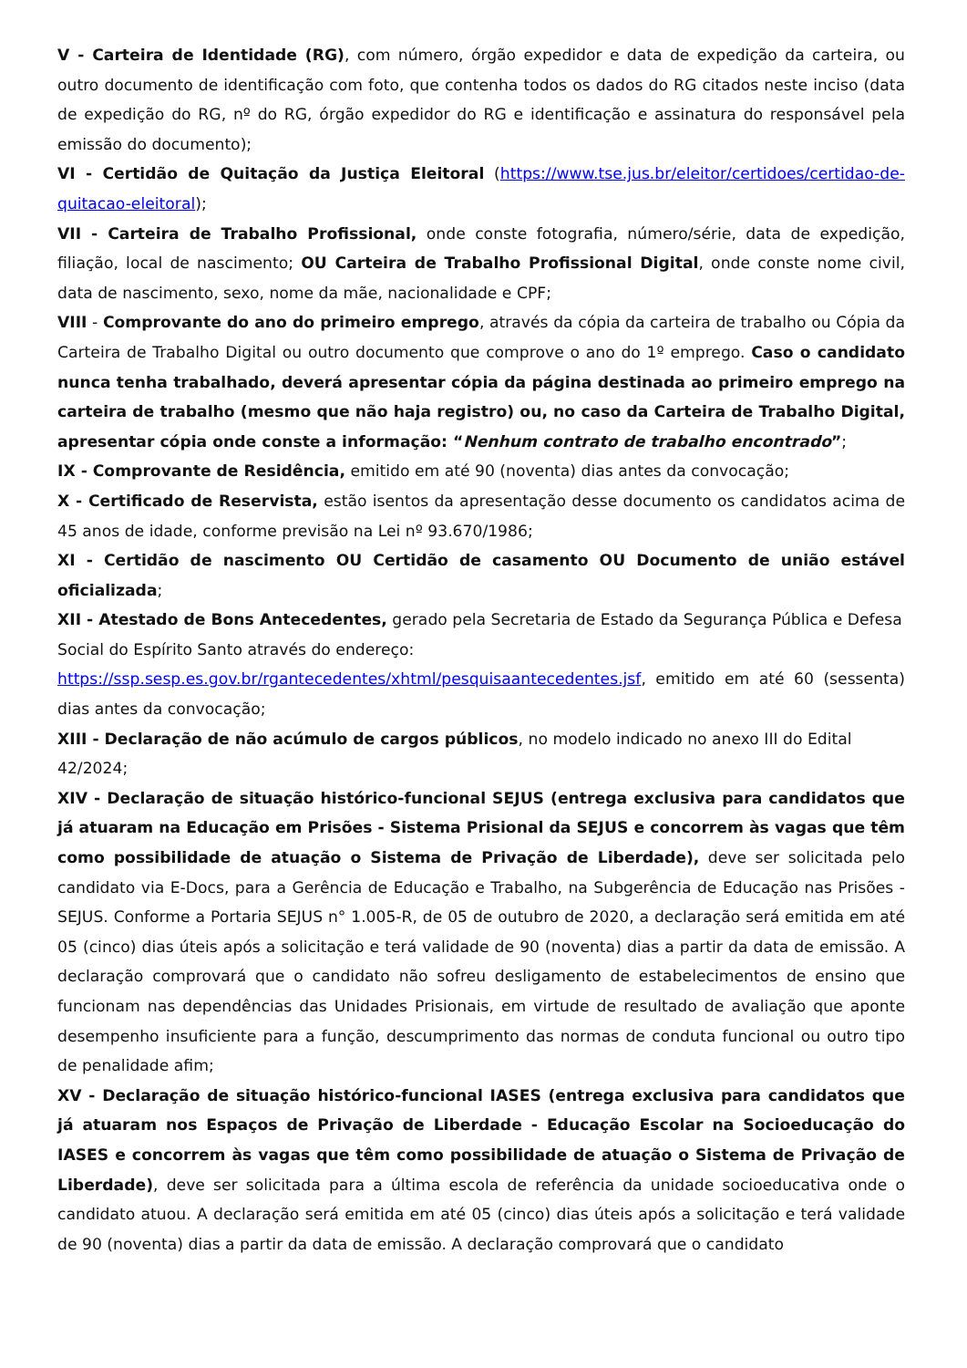V - Carteira de Identidade (RG), com número, órgão expedidor e data de expedição da carteira, ou outro documento de identificação com foto, que contenha todos os dados do RG citados neste inciso (data de expedição do RG, nº do RG, órgão expedidor do RG e identificação e assinatura do responsável pela emissão do documento);
VI - Certidão de Quitação da Justiça Eleitoral (https://www.tse.jus.br/eleitor/certidoes/certidao-de-quitacao-eleitoral);
VII - Carteira de Trabalho Profissional, onde conste fotografia, número/série, data de expedição, filiação, local de nascimento; OU Carteira de Trabalho Profissional Digital, onde conste nome civil, data de nascimento, sexo, nome da mãe, nacionalidade e CPF;
VIII - Comprovante do ano do primeiro emprego, através da cópia da carteira de trabalho ou Cópia da Carteira de Trabalho Digital ou outro documento que comprove o ano do 1º emprego. Caso o candidato nunca tenha trabalhado, deverá apresentar cópia da página destinada ao primeiro emprego na carteira de trabalho (mesmo que não haja registro) ou, no caso da Carteira de Trabalho Digital, apresentar cópia onde conste a informação: “Nenhum contrato de trabalho encontrado”;
IX - Comprovante de Residência, emitido em até 90 (noventa) dias antes da convocação;
X - Certificado de Reservista, estão isentos da apresentação desse documento os candidatos acima de 45 anos de idade, conforme previsão na Lei nº 93.670/1986;
XI - Certidão de nascimento OU Certidão de casamento OU Documento de união estável oficializada;
XII - Atestado de Bons Antecedentes, gerado pela Secretaria de Estado da Segurança Pública e Defesa Social do Espírito Santo através do endereço:
https://ssp.sesp.es.gov.br/rgantecedentes/xhtml/pesquisaantecedentes.jsf, emitido em até 60 (sessenta) dias antes da convocação;
XIII - Declaração de não acúmulo de cargos públicos, no modelo indicado no anexo III do Edital 42/2024;
XIV - Declaração de situação histórico-funcional SEJUS (entrega exclusiva para candidatos que já atuaram na Educação em Prisões - Sistema Prisional da SEJUS e concorrem às vagas que têm como possibilidade de atuação o Sistema de Privação de Liberdade), deve ser solicitada pelo candidato via E-Docs, para a Gerência de Educação e Trabalho, na Subgerência de Educação nas Prisões - SEJUS. Conforme a Portaria SEJUS n° 1.005-R, de 05 de outubro de 2020, a declaração será emitida em até 05 (cinco) dias úteis após a solicitação e terá validade de 90 (noventa) dias a partir da data de emissão. A declaração comprovará que o candidato não sofreu desligamento de estabelecimentos de ensino que funcionam nas dependências das Unidades Prisionais, em virtude de resultado de avaliação que aponte desempenho insuficiente para a função, descumprimento das normas de conduta funcional ou outro tipo de penalidade afim;
XV - Declaração de situação histórico-funcional IASES (entrega exclusiva para candidatos que já atuaram nos Espaços de Privação de Liberdade - Educação Escolar na Socioeducação do IASES e concorrem às vagas que têm como possibilidade de atuação o Sistema de Privação de Liberdade), deve ser solicitada para a última escola de referência da unidade socioeducativa onde o candidato atuou. A declaração será emitida em até 05 (cinco) dias úteis após a solicitação e terá validade de 90 (noventa) dias a partir da data de emissão. A declaração comprovará que o candidato